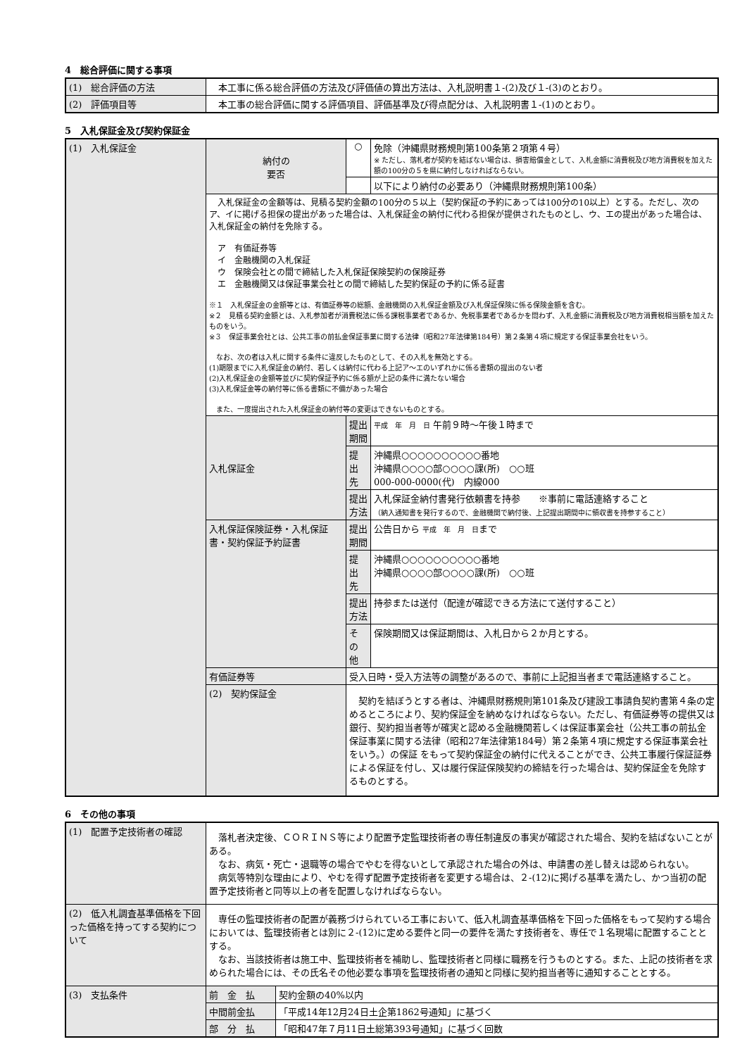4　総合評価に関する事項
| (1) 総合評価の方法 | 本工事に係る総合評価の方法及び評価値の算出方法は、入札説明書１-(2)及び１-(3)のとおり。 |
| (2) 評価項目等 | 本工事の総合評価に関する評価項目、評価基準及び得点配分は、入札説明書１-(1)のとおり。 |
5　入札保証金及び契約保証金
| (1) 入札保証金 | 納付の 要否 | ○ | 免除（沖縄県財務規則第100条第２項第４号） ※ ただし、落札者が契約を結ばない場合は、損害賠償金として、入札金額に消費税及び地方消費税を加えた額の100分の５を県に納付しなければならない。 |
| | | | 以下により納付の必要あり（沖縄県財務規則第100条） |
| | 入札保証金の金額等は、見積る契約金額の100分の５以上（契約保証の予約にあっては100分の10以上）とする。ただし、次のア、イに掲げる担保の提出があった場合は、入札保証金の納付に代わる担保が提供されたものとし、ウ、エの提出があった場合は、入札保証金の納付を免除する。 ア 有価証券等 イ 金融機関の入札保証 ウ 保険会社との間で締結した入札保証保険契約の保険証券 エ 金融機関又は保証事業会社との間で締結した契約保証の予約に係る証書 ※１ 入札保証金の金額等とは、有価証券等の総額、金融機関の入札保証金額及び入札保証保険に係る保険金額を含む。 ※２ 見積る契約金額とは、入札参加者が消費税法に係る課税事業者であるか、免税事業者であるかを問わず、入札金額に消費税及び地方消費税相当額を加えたものをいう。 ※３ 保証事業会社とは、公共工事の前払金保証事業に関する法律（昭和27年法律第184号）第２条第４項に規定する保証事業会社をいう。 なお、次の者は入札に関する条件に違反したものとして、その入札を無効とする。 (1)期限までに入札保証金の納付、若しくは納付に代わる上記ア～エのいずれかに係る書類の提出のない者 (2)入札保証金の金額等並びに契約保証予約に係る額が上記の条件に満たない場合 (3)入札保証金等の納付等に係る書類に不備があった場合 また、一度提出された入札保証金の納付等の変更はできないものとする。 | | |
| | 入札保証金 | 提出期間 | 平成 年 月 日 午前９時～午後１時まで |
| | | 提 出 先 | 沖縄県○○○○○○○○○○番地 沖縄県○○○○部○○○○課(所) ○○班 000-000-0000(代) 内線000 |
| | | 提出方法 | 入札保証金納付書発行依頼書を持参 ※事前に電話連絡すること （納入通知書を発行するので、金融機関で納付後、上記提出期間中に領収書を持参すること） |
| | 入札保証保険証券・入札保証書・契約保証予約証書 | 提出期間 | 公告日から 平成 年 月 日 まで |
| | | 提 出 先 | 沖縄県○○○○○○○○○○番地 沖縄県○○○○部○○○○課(所) ○○班 |
| | | 提出方法 | 持参または送付（配達が確認できる方法にて送付すること） |
| | | そ の 他 | 保険期間又は保証期間は、入札日から２か月とする。 |
| | 有価証券等 | 受入日時・受入方法等の調整があるので、事前に上記担当者まで電話連絡すること。 | |
| | (2) 契約保証金 | 契約を結ぼうとする者は、沖縄県財務規則第101条及び建設工事請負契約書第４条の定めるところにより、契約保証金を納めなければならない。ただし、有価証券等の提供又は銀行、契約担当者等が確実と認める金融機関若しくは保証事業会社（公共工事の前払金保証事業に関する法律（昭和27年法律第184号）第２条第４項に規定する保証事業会社をいう。）の保証 をもって契約保証金の納付に代えることができ、公共工事履行保証証券による保証を付し、又は履行保証保険契約の締結を行った場合は、契約保証金を免除するものとする。 | |
6　その他の事項
| (1) 配置予定技術者の確認 | 落札者決定後、ＣＯＲＩＮＳ等により配置予定監理技術者の専任制違反の事実が確認された場合、契約を結ばないことがある。 なお、病気・死亡・退職等の場合でやむを得ないとして承認された場合の外は、申請書の差し替えは認められない。 病気等特別な理由により、やむを得ず配置予定技術者を変更する場合は、２-(12)に掲げる基準を満たし、かつ当初の配置予定技術者と同等以上の者を配置しなければならない。 | |
| (2) 低入札調査基準価格を下回った価格を持ってする契約について | 専任の監理技術者の配置が義務づけられている工事において、低入札調査基準価格を下回った価格をもって契約する場合においては、監理技術者とは別に２-(12)に定める要件と同一の要件を満たす技術者を、専任で１名現場に配置することとする。 なお、当該技術者は施工中、監理技術者を補助し、監理技術者と同様に職務を行うものとする。また、上記の技術者を求められた場合には、その氏名その他必要な事項を監理技術者の通知と同様に契約担当者等に通知することとする。 | |
| (3) 支払条件 | 前 金 払 | 契約金額の40%以内 |
| | 中間前金払 | 「平成14年12月24日土企第1862号通知」に基づく |
| | 部 分 払 | 「昭和47年７月11日土総第393号通知」に基づく回数 |